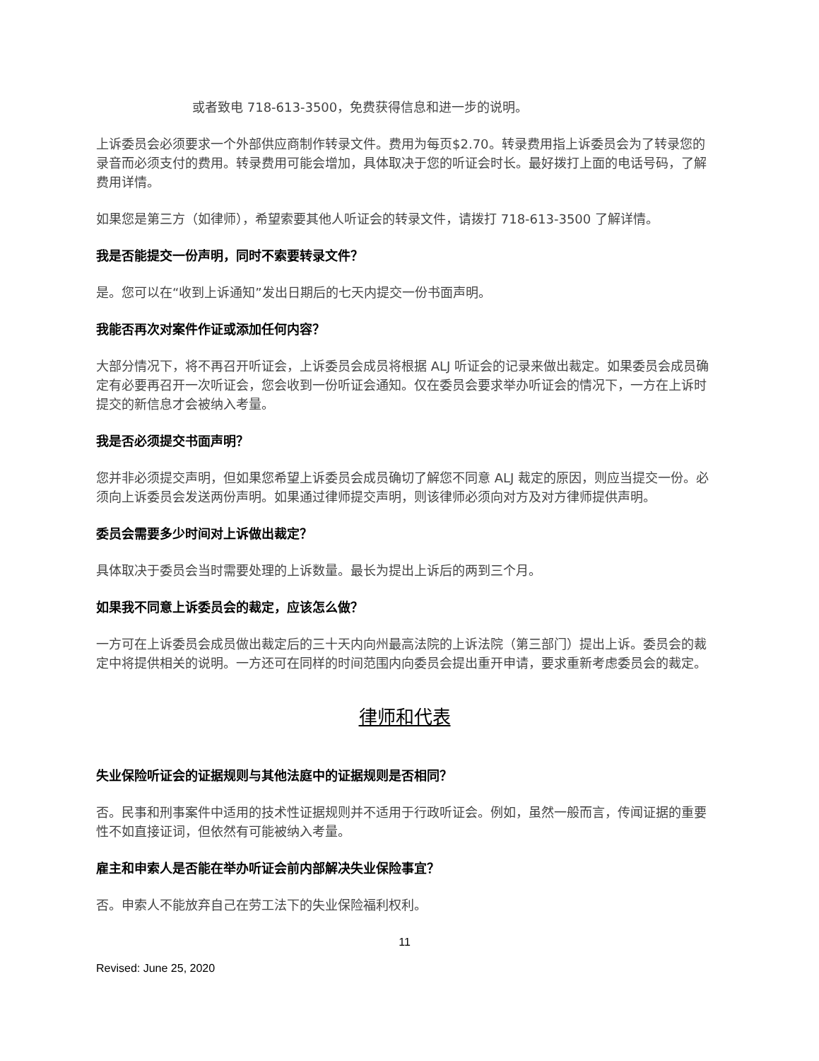或者致电 718-613-3500，免费获得信息和进一步的说明。
上诉委员会必须要求一个外部供应商制作转录文件。费用为每页$2.70。转录费用指上诉委员会为了转录您的录音而必须支付的费用。转录费用可能会增加，具体取决于您的听证会时长。最好拨打上面的电话号码，了解费用详情。
如果您是第三方（如律师），希望索要其他人听证会的转录文件，请拨打 718-613-3500 了解详情。
我是否能提交一份声明，同时不索要转录文件？
是。您可以在“收到上诉通知”发出日期后的七天内提交一份书面声明。
我能否再次对案件作证或添加任何内容？
大部分情况下，将不再召开听证会，上诉委员会成员将根据 ALJ 听证会的记录来做出裁定。如果委员会成员确定有必要再召开一次听证会，您会收到一份听证会通知。仅在委员会要求举办听证会的情况下，一方在上诉时提交的新信息才会被纳入考量。
我是否必须提交书面声明？
您并非必须提交声明，但如果您希望上诉委员会成员确切了解您不同意 ALJ 裁定的原因，则应当提交一份。必须向上诉委员会发送两份声明。如果通过律师提交声明，则该律师必须向对方及对方律师提供声明。
委员会需要多少时间对上诉做出裁定？
具体取决于委员会当时需要处理的上诉数量。最长为提出上诉后的两到三个月。
如果我不同意上诉委员会的裁定，应该怎么做？
一方可在上诉委员会成员做出裁定后的三十天内向州最高法院的上诉法院（第三部门）提出上诉。委员会的裁定中将提供相关的说明。一方还可在同样的时间范围内向委员会提出重开申请，要求重新考虑委员会的裁定。
律师和代表
失业保险听证会的证据规则与其他法庭中的证据规则是否相同？
否。民事和刑事案件中适用的技术性证据规则并不适用于行政听证会。例如，虽然一般而言，传闻证据的重要性不如直接证词，但依然有可能被纳入考量。
雇主和申索人是否能在举办听证会前内部解决失业保险事宜？
否。申索人不能放弃自己在劳工法下的失业保险福利权利。
11
Revised: June 25, 2020